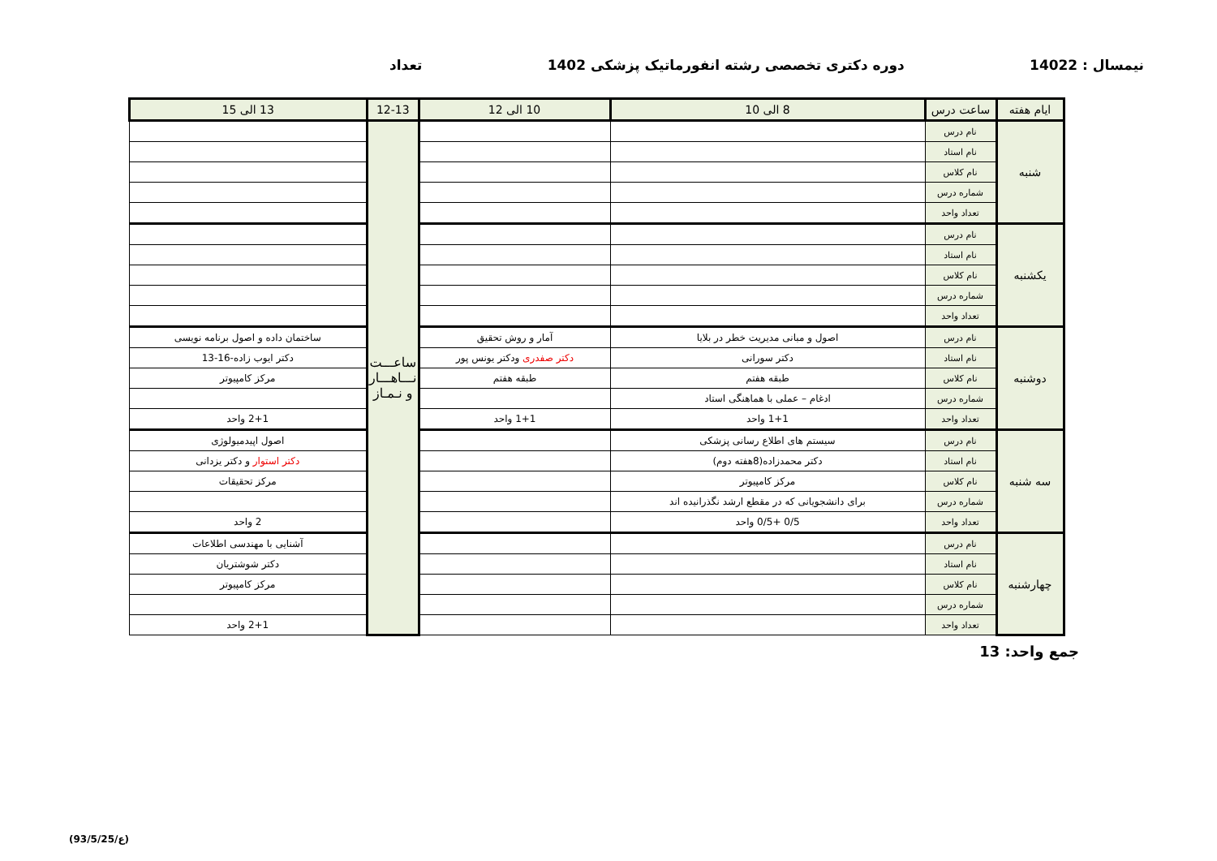نیمسال : 14022 دوره دکتری تخصصی رشته انفورماتیک پزشکی 1402 تعداد
| ایام هفته | ساعت درس | 8 الی 10 | 10 الی 12 | 12-13 | 13 الی 15 |
| --- | --- | --- | --- | --- | --- |
| شنبه | نام درس | | | ساعـــت نـــاهـــار و نـمـاز | |
| | نام استاد | | | | |
| | نام کلاس | | | | |
| | شماره درس | | | | |
| | تعداد واحد | | | | |
| یکشنبه | نام درس | | | | |
| | نام استاد | | | | |
| | نام کلاس | | | | |
| | شماره درس | | | | |
| | تعداد واحد | | | | |
| دوشنبه | نام درس | اصول و مبانی مدیریت خطر در بلایا | آمار و روش تحقیق | | ساختمان داده و اصول برنامه نویسی |
| | نام استاد | دکتر سورانی | دکتر صفدری ودکتر یونس پور | | دکتر ایوب زاده-16-13 |
| | نام کلاس | طبقه هفتم | طبقه هفتم | | مرکز کامپیوتر |
| | شماره درس | ادغام – عملی با هماهنگی استاد | | | |
| | تعداد واحد | 1+1 واحد | 1+1 واحد | | 2+1 واحد |
| سه شنبه | نام درس | سیستم های اطلاع رسانی پزشکی | | | اصول اپیدمیولوژی |
| | نام استاد | دکتر محمدزاده(8هفته دوم) | | | دکتر استوار و دکتر یزدانی |
| | نام کلاس | مرکز کامپیوتر | | | مرکز تحقیقات |
| | شماره درس | برای دانشجویانی که در مقطع ارشد نگذرانیده اند | | | |
| | تعداد واحد | 0/5 +0/5 واحد | | | 2 واحد |
| چهارشنبه | نام درس | | | | آشنایی با مهندسی اطلاعات |
| | نام استاد | | | | دکتر شوشتریان |
| | نام کلاس | | | | مرکز کامپیوتر |
| | شماره درس | | | | |
| | تعداد واحد | | | | 2+1 واحد |
جمع واحد: 13
(ع/93/5/25)